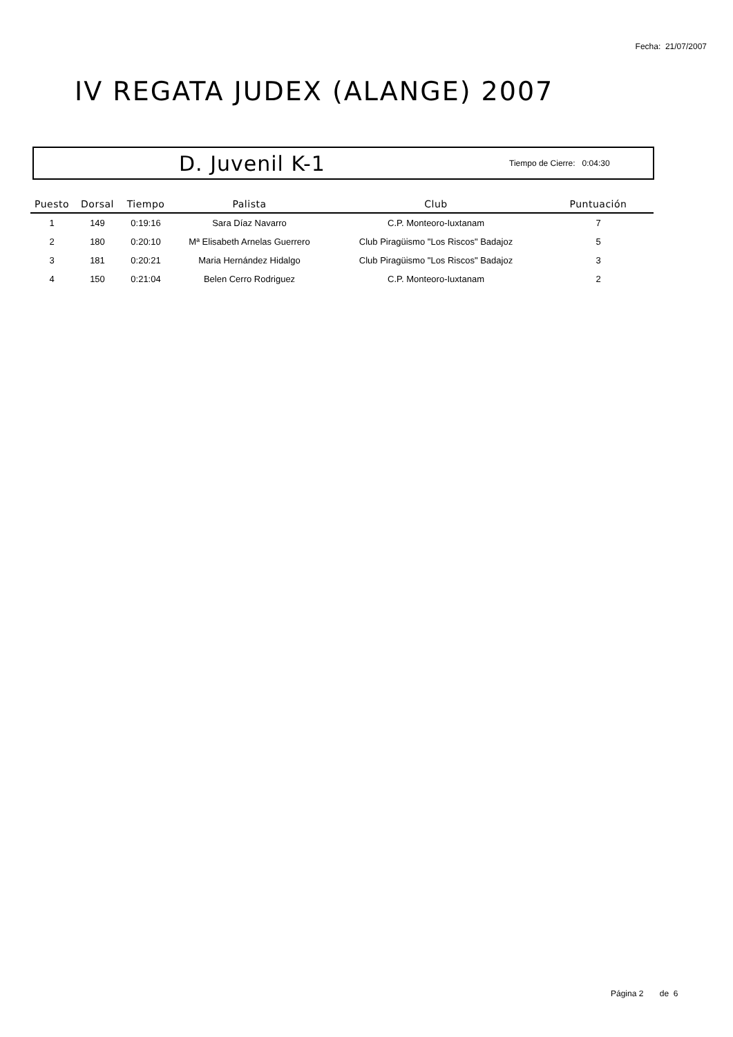Fecha: 21/07/2007
IV REGATA JUDEX (ALANGE) 2007
D. Juvenil K-1 Tiempo de Cierre: 0:04:30
| Puesto | Dorsal | Tiempo | Palista | Club | Puntuación |
| --- | --- | --- | --- | --- | --- |
| 1 | 149 | 0:19:16 | Sara Díaz Navarro | C.P. Monteoro-Iuxtanam | 7 |
| 2 | 180 | 0:20:10 | Mª Elisabeth Arnelas Guerrero | Club Piragüismo "Los Riscos" Badajoz | 5 |
| 3 | 181 | 0:20:21 | Maria Hernández Hidalgo | Club Piragüismo "Los Riscos" Badajoz | 3 |
| 4 | 150 | 0:21:04 | Belen Cerro Rodriguez | C.P. Monteoro-Iuxtanam | 2 |
Página 2 de 6